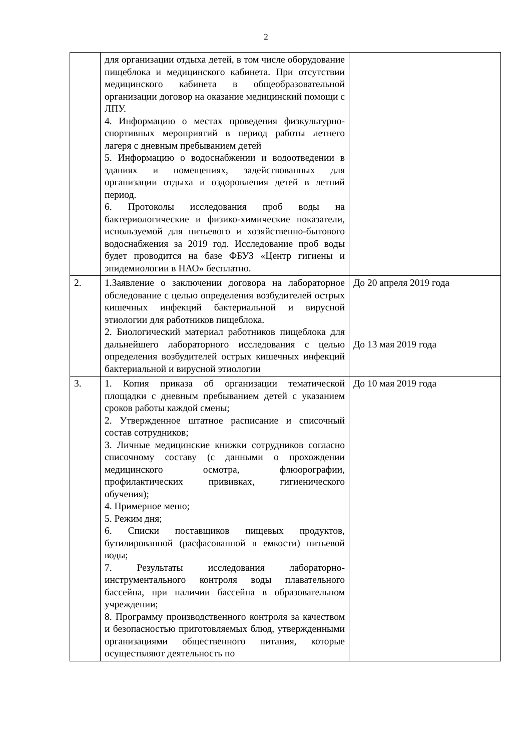2
| | для организации отдыха детей, в том числе оборудование пищеблока и медицинского кабинета. При отсутствии медицинского кабинета в общеобразовательной организации договор на оказание медицинский помощи с ЛПУ. 4. Информацию о местах проведения физкультурно-спортивных мероприятий в период работы летнего лагеря с дневным пребыванием детей 5. Информацию о водоснабжении и водоотведении в зданиях и помещениях, задействованных для организации отдыха и оздоровления детей в летний период. 6. Протоколы исследования проб воды на бактериологические и физико-химические показатели, используемой для питьевого и хозяйственно-бытового водоснабжения за 2019 год. Исследование проб воды будет проводится на базе ФБУЗ «Центр гигиены и эпидемиологии в НАО» бесплатно. | |
| 2. | 1.Заявление о заключении договора на лабораторное обследование с целью определения возбудителей острых кишечных инфекций бактериальной и вирусной этиологии для работников пищеблока. 2. Биологический материал работников пищеблока для дальнейшего лабораторного исследования с целью определения возбудителей острых кишечных инфекций бактериальной и вирусной этиологии | До 20 апреля 2019 года До 13 мая 2019 года |
| 3. | 1. Копия приказа об организации тематической площадки с дневным пребыванием детей с указанием сроков работы каждой смены; 2. Утвержденное штатное расписание и списочный состав сотрудников; 3. Личные медицинские книжки сотрудников согласно списочному составу (с данными о прохождении медицинского осмотра, флюорографии, профилактических прививках, гигиенического обучения); 4. Примерное меню; 5. Режим дня; 6. Списки поставщиков пищевых продуктов, бутилированной (расфасованной в емкости) питьевой воды; 7. Результаты исследования лабораторно-инструментального контроля воды плавательного бассейна, при наличии бассейна в образовательном учреждении; 8. Программу производственного контроля за качеством и безопасностью приготовляемых блюд, утвержденными организациями общественного питания, которые осуществляют деятельность по | До 10 мая 2019 года |